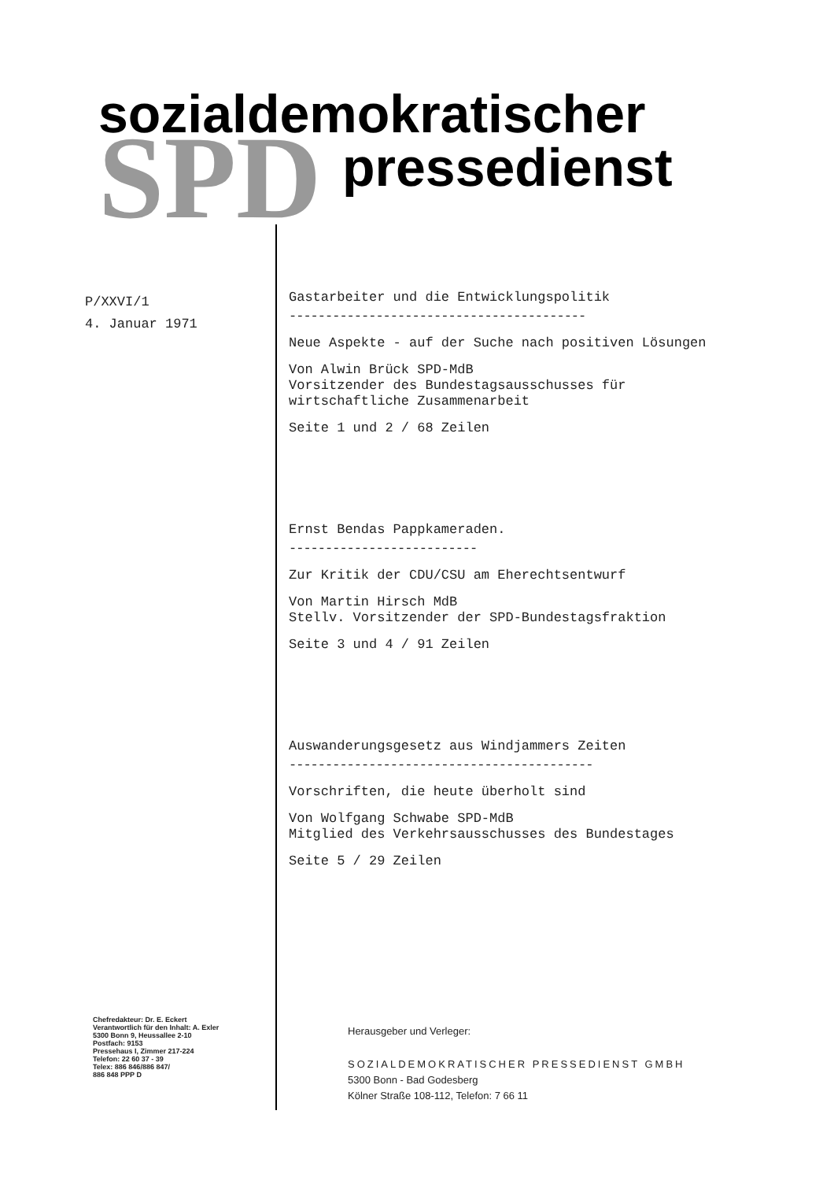SPD
sozialdemokratischer
pressedienst
P/XXVI/1
4. Januar 1971
Gastarbeiter und die Entwicklungspolitik
-----------------------------------------
Neue Aspekte - auf der Suche nach positiven Lösungen
Von Alwin Brück SPD-MdB
Vorsitzender des Bundestagsausschusses für wirtschaftliche Zusammenarbeit
Seite 1 und 2 / 68 Zeilen
Ernst Bendas Pappkameraden.
--------------------------
Zur Kritik der CDU/CSU am Eherechtsentwurf
Von Martin Hirsch MdB
Stellv. Vorsitzender der SPD-Bundestagsfraktion
Seite 3 und 4 / 91 Zeilen
Auswanderungsgesetz aus Windjammers Zeiten
------------------------------------------
Vorschriften, die heute überholt sind
Von Wolfgang Schwabe SPD-MdB
Mitglied des Verkehrsausschusses des Bundestages
Seite 5 / 29 Zeilen
Chefredakteur: Dr. E. Eckert
Verantwortlich für den Inhalt: A. Exler
5300 Bonn 9, Heussallee 2-10
Postfach: 9153
Pressehaus I, Zimmer 217-224
Telefon: 22 60 37 - 39
Telex: 886 846/886 847/
886 848 PPP D
Herausgeber und Verleger:
SOZIALDEMOKRATISCHER PRESSEDIENST GMBH
5300 Bonn - Bad Godesberg
Kölner Straße 108-112, Telefon: 7 66 11